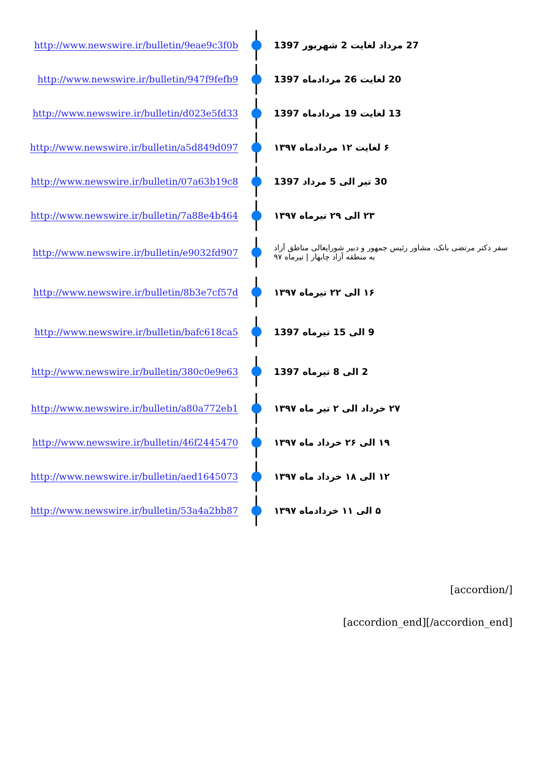http://www.newswire.ir/bulletin/9eae9c3f0b 27 مرداد لغایت 2 شهریور 1397
http://www.newswire.ir/bulletin/947f9fefb9 20 لغایت 26 مردادماه 1397
http://www.newswire.ir/bulletin/d023e5fd33 13 لغایت 19 مردادماه 1397
http://www.newswire.ir/bulletin/a5d849d097 ۶ لغایت ۱۲ مردادماه ۱۳۹۷
http://www.newswire.ir/bulletin/07a63b19c8 30 تیر الی 5 مرداد 1397
http://www.newswire.ir/bulletin/7a88e4b464 ۲۳ الی ۲۹ تیرماه ۱۳۹۷
http://www.newswire.ir/bulletin/e9032fd907
سفر دکتر مرتضی بانک، مشاور رئیس جمهور و دبیر شورایعالی مناطق آزاد به منطقه آزاد چابهار | تیرماه ۹۷
http://www.newswire.ir/bulletin/8b3e7cf57d ۱۶ الی ۲۲ تیرماه ۱۳۹۷
http://www.newswire.ir/bulletin/bafc618ca5 9 الی 15 تیرماه 1397
http://www.newswire.ir/bulletin/380c0e9e63 2 الی 8 تیرماه 1397
http://www.newswire.ir/bulletin/a80a772eb1 ۲۷ خرداد الی ۲ تیر ماه ۱۳۹۷
http://www.newswire.ir/bulletin/46f2445470 ۱۹ الی ۲۶ خرداد ماه ۱۳۹۷
http://www.newswire.ir/bulletin/aed1645073 ۱۲ الی ۱۸ خرداد ماه ۱۳۹۷
http://www.newswire.ir/bulletin/53a4a2bb87 ۵ الی ۱۱ خردادماه ۱۳۹۷
[accordion/]
[accordion_end][/accordion_end]